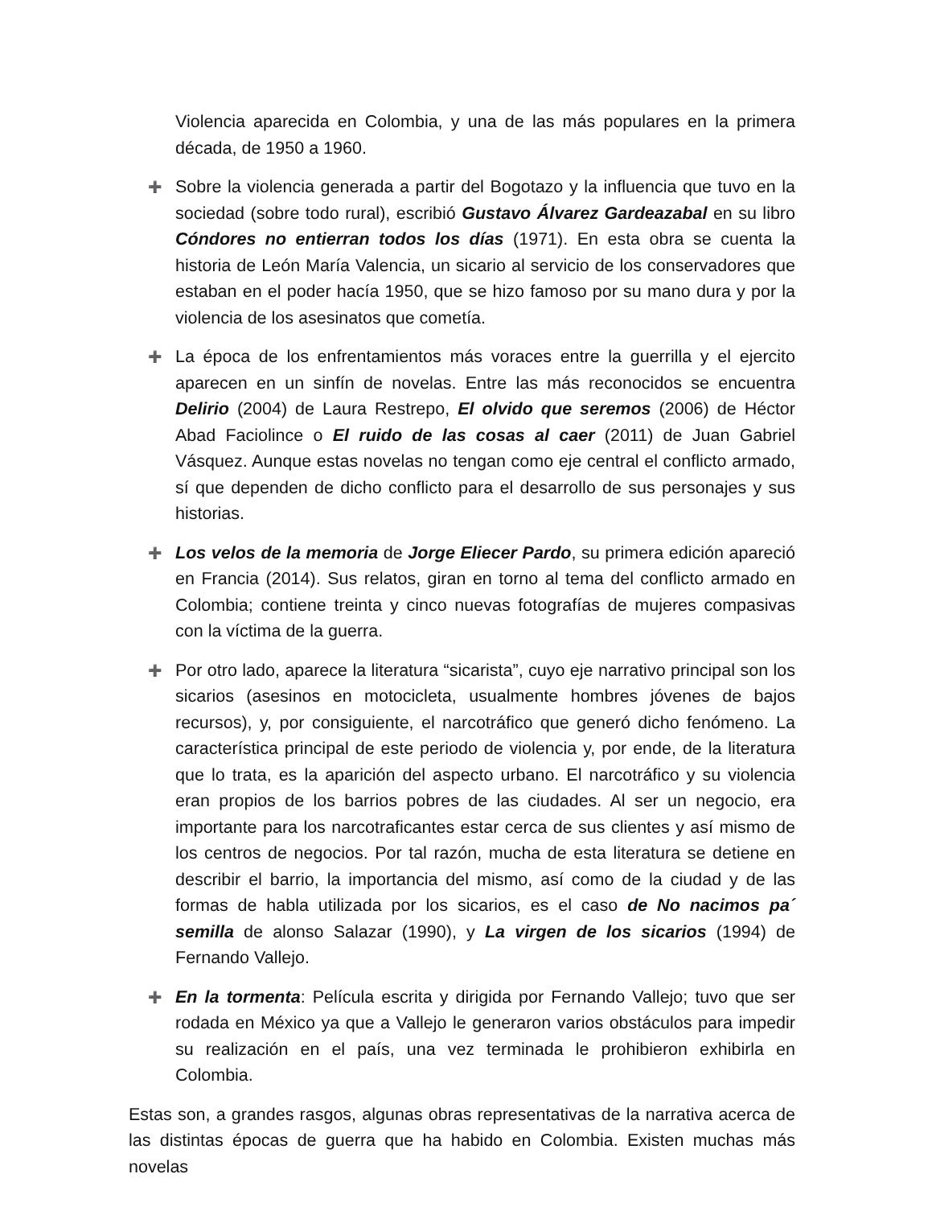Violencia aparecida en Colombia, y una de las más populares en la primera década, de 1950 a 1960.
➕
Sobre la violencia generada a partir del Bogotazo y la influencia que tuvo en la sociedad (sobre todo rural), escribió Gustavo Álvarez Gardeazabal en su libro Cóndores no entierran todos los días (1971). En esta obra se cuenta la historia de León María Valencia, un sicario al servicio de los conservadores que estaban en el poder hacía 1950, que se hizo famoso por su mano dura y por la violencia de los asesinatos que cometía.
➕
La época de los enfrentamientos más voraces entre la guerrilla y el ejercito aparecen en un sinfín de novelas. Entre las más reconocidos se encuentra Delirio (2004) de Laura Restrepo, El olvido que seremos (2006) de Héctor Abad Faciolince o El ruido de las cosas al caer (2011) de Juan Gabriel Vásquez. Aunque estas novelas no tengan como eje central el conflicto armado, sí que dependen de dicho conflicto para el desarrollo de sus personajes y sus historias.
➕
Los velos de la memoria de Jorge Eliecer Pardo, su primera edición apareció en Francia (2014). Sus relatos, giran en torno al tema del conflicto armado en Colombia; contiene treinta y cinco nuevas fotografías de mujeres compasivas con la víctima de la guerra.
➕
Por otro lado, aparece la literatura “sicarista”, cuyo eje narrativo principal son los sicarios (asesinos en motocicleta, usualmente hombres jóvenes de bajos recursos), y, por consiguiente, el narcotráfico que generó dicho fenómeno. La característica principal de este periodo de violencia y, por ende, de la literatura que lo trata, es la aparición del aspecto urbano. El narcotráfico y su violencia eran propios de los barrios pobres de las ciudades. Al ser un negocio, era importante para los narcotraficantes estar cerca de sus clientes y así mismo de los centros de negocios. Por tal razón, mucha de esta literatura se detiene en describir el barrio, la importancia del mismo, así como de la ciudad y de las formas de habla utilizada por los sicarios, es el caso de No nacimos pa´ semilla de alonso Salazar (1990), y La virgen de los sicarios (1994) de Fernando Vallejo.
➕
En la tormenta: Película escrita y dirigida por Fernando Vallejo; tuvo que ser rodada en México ya que a Vallejo le generaron varios obstáculos para impedir su realización en el país, una vez terminada le prohibieron exhibirla en Colombia.
Estas son, a grandes rasgos, algunas obras representativas de la narrativa acerca de las distintas épocas de guerra que ha habido en Colombia. Existen muchas más novelas